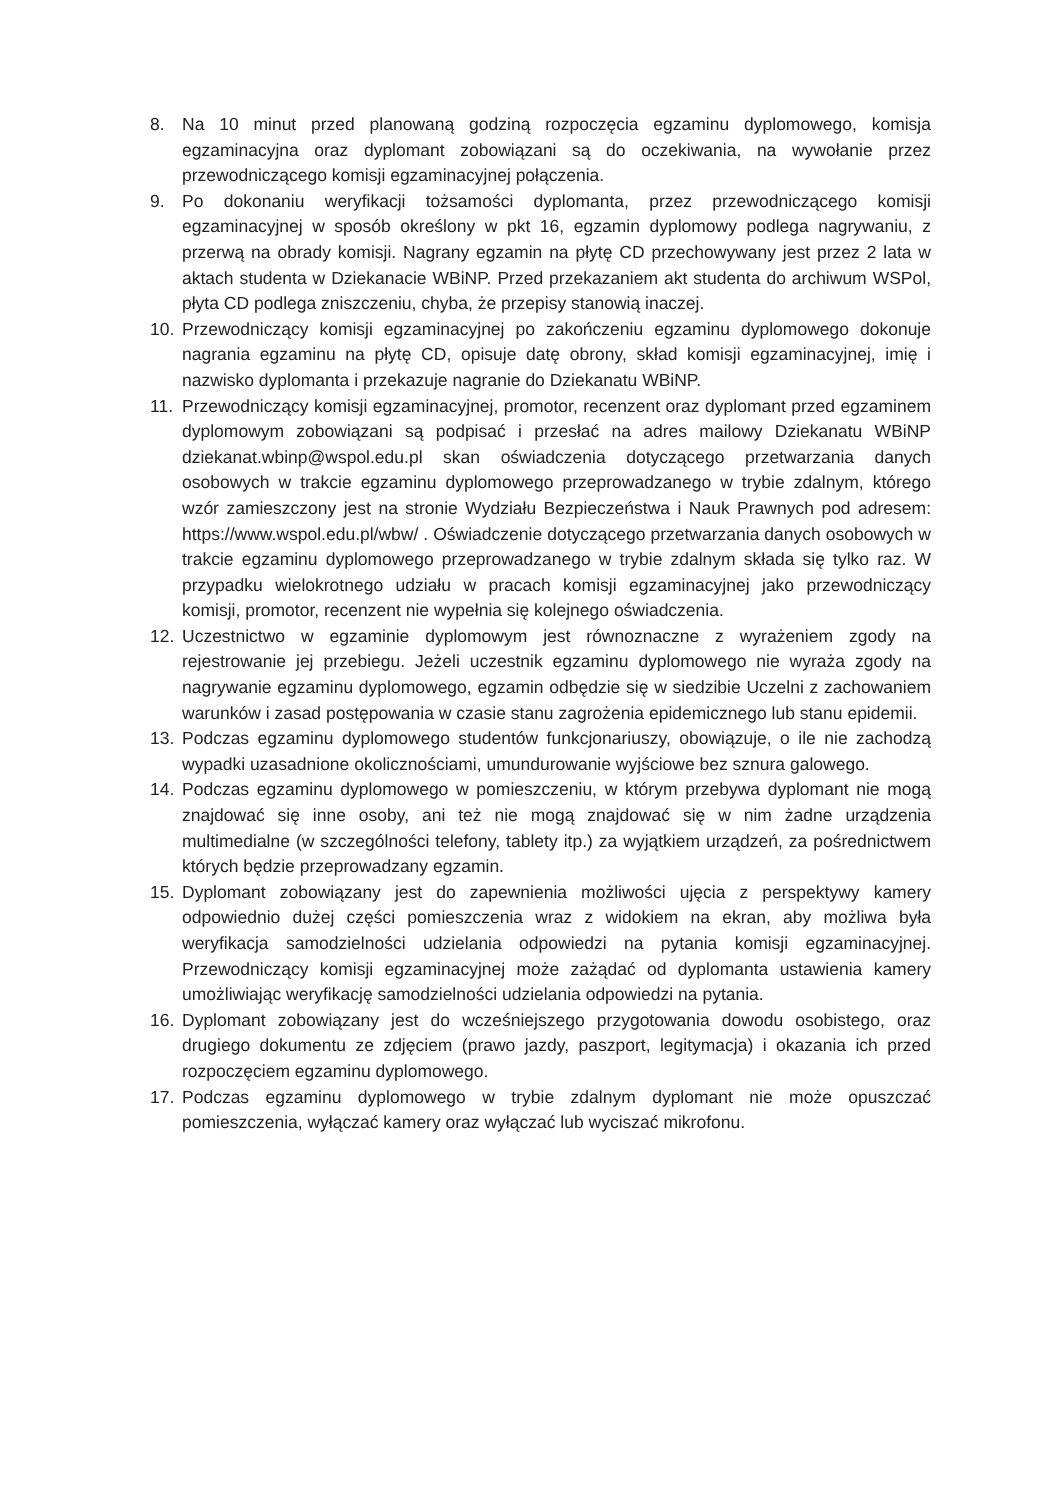8. Na 10 minut przed planowaną godziną rozpoczęcia egzaminu dyplomowego, komisja egzaminacyjna oraz dyplomant zobowiązani są do oczekiwania, na wywołanie przez przewodniczącego komisji egzaminacyjnej połączenia.
9. Po dokonaniu weryfikacji tożsamości dyplomanta, przez przewodniczącego komisji egzaminacyjnej w sposób określony w pkt 16, egzamin dyplomowy podlega nagrywaniu, z przerwą na obrady komisji. Nagrany egzamin na płytę CD przechowywany jest przez 2 lata w aktach studenta w Dziekanacie WBiNP. Przed przekazaniem akt studenta do archiwum WSPol, płyta CD podlega zniszczeniu, chyba, że przepisy stanowią inaczej.
10. Przewodniczący komisji egzaminacyjnej po zakończeniu egzaminu dyplomowego dokonuje nagrania egzaminu na płytę CD, opisuje datę obrony, skład komisji egzaminacyjnej, imię i nazwisko dyplomanta i przekazuje nagranie do Dziekanatu WBiNP.
11. Przewodniczący komisji egzaminacyjnej, promotor, recenzent oraz dyplomant przed egzaminem dyplomowym zobowiązani są podpisać i przesłać na adres mailowy Dziekanatu WBiNP dziekanat.wbinp@wspol.edu.pl skan oświadczenia dotyczącego przetwarzania danych osobowych w trakcie egzaminu dyplomowego przeprowadzanego w trybie zdalnym, którego wzór zamieszczony jest na stronie Wydziału Bezpieczeństwa i Nauk Prawnych pod adresem: https://www.wspol.edu.pl/wbw/ . Oświadczenie dotyczącego przetwarzania danych osobowych w trakcie egzaminu dyplomowego przeprowadzanego w trybie zdalnym składa się tylko raz. W przypadku wielokrotnego udziału w pracach komisji egzaminacyjnej jako przewodniczący komisji, promotor, recenzent nie wypełnia się kolejnego oświadczenia.
12. Uczestnictwo w egzaminie dyplomowym jest równoznaczne z wyrażeniem zgody na rejestrowanie jej przebiegu. Jeżeli uczestnik egzaminu dyplomowego nie wyraża zgody na nagrywanie egzaminu dyplomowego, egzamin odbędzie się w siedzibie Uczelni z zachowaniem warunków i zasad postępowania w czasie stanu zagrożenia epidemicznego lub stanu epidemii.
13. Podczas egzaminu dyplomowego studentów funkcjonariuszy, obowiązuje, o ile nie zachodzą wypadki uzasadnione okolicznościami, umundurowanie wyjściowe bez sznura galowego.
14. Podczas egzaminu dyplomowego w pomieszczeniu, w którym przebywa dyplomant nie mogą znajdować się inne osoby, ani też nie mogą znajdować się w nim żadne urządzenia multimedialne (w szczególności telefony, tablety itp.) za wyjątkiem urządzeń, za pośrednictwem których będzie przeprowadzany egzamin.
15. Dyplomant zobowiązany jest do zapewnienia możliwości ujęcia z perspektywy kamery odpowiednio dużej części pomieszczenia wraz z widokiem na ekran, aby możliwa była weryfikacja samodzielności udzielania odpowiedzi na pytania komisji egzaminacyjnej. Przewodniczący komisji egzaminacyjnej może zażądać od dyplomanta ustawienia kamery umożliwiając weryfikację samodzielności udzielania odpowiedzi na pytania.
16. Dyplomant zobowiązany jest do wcześniejszego przygotowania dowodu osobistego, oraz drugiego dokumentu ze zdjęciem (prawo jazdy, paszport, legitymacja) i okazania ich przed rozpoczęciem egzaminu dyplomowego.
17. Podczas egzaminu dyplomowego w trybie zdalnym dyplomant nie może opuszczać pomieszczenia, wyłączać kamery oraz wyłączać lub wyciszać mikrofonu.